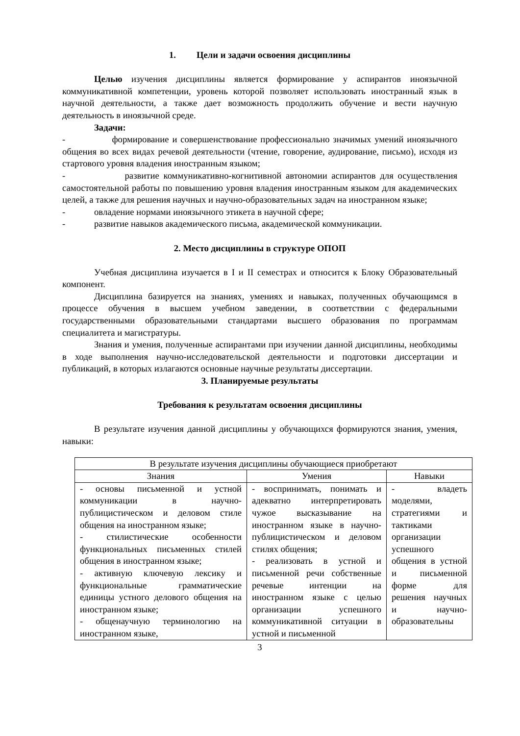1. Цели и задачи освоения дисциплины
Целью изучения дисциплины является формирование у аспирантов иноязычной коммуникативной компетенции, уровень которой позволяет использовать иностранный язык в научной деятельности, а также дает возможность продолжить обучение и вести научную деятельность в иноязычной среде.
Задачи:
- формирование и совершенствование профессионально значимых умений иноязычного общения во всех видах речевой деятельности (чтение, говорение, аудирование, письмо), исходя из стартового уровня владения иностранным языком;
- развитие коммуникативно-когнитивной автономии аспирантов для осуществления самостоятельной работы по повышению уровня владения иностранным языком для академических целей, а также для решения научных и научно-образовательных задач на иностранном языке;
- овладение нормами иноязычного этикета в научной сфере;
- развитие навыков академического письма, академической коммуникации.
2. Место дисциплины в структуре ОПОП
Учебная дисциплина изучается в I и II семестрах и относится к Блоку Образовательный компонент.
Дисциплина базируется на знаниях, умениях и навыках, полученных обучающимся в процессе обучения в высшем учебном заведении, в соответствии с федеральными государственными образовательными стандартами высшего образования по программам специалитета и магистратуры.
Знания и умения, полученные аспирантами при изучении данной дисциплины, необходимы в ходе выполнения научно-исследовательской деятельности и подготовки диссертации и публикаций, в которых излагаются основные научные результаты диссертации.
3. Планируемые результаты
Требования к результатам освоения дисциплины
В результате изучения данной дисциплины у обучающихся формируются знания, умения, навыки:
| В результате изучения дисциплины обучающиеся приобретают | | |
| Знания | Умения | Навыки |
| - основы письменной и устной коммуникации в научно-публицистическом и деловом стиле общения на иностранном языке; - стилистические особенности функциональных письменных стилей общения в иностранном языке; - активную ключевую лексику и функциональные грамматические единицы устного делового общения на иностранном языке; - общенаучную терминологию на иностранном языке, | - воспринимать, понимать и адекватно интерпретировать чужое высказывание на иностранном языке в научно-публицистическом и деловом стилях общения; - реализовать в устной и письменной речи собственные речевые интенции на иностранном языке с целью организации успешного коммуникативной ситуации в устной и письменной | - владеть моделями, стратегиями и тактиками организации успешного общения в устной и письменной форме для решения научных и научно-образовательны |
3